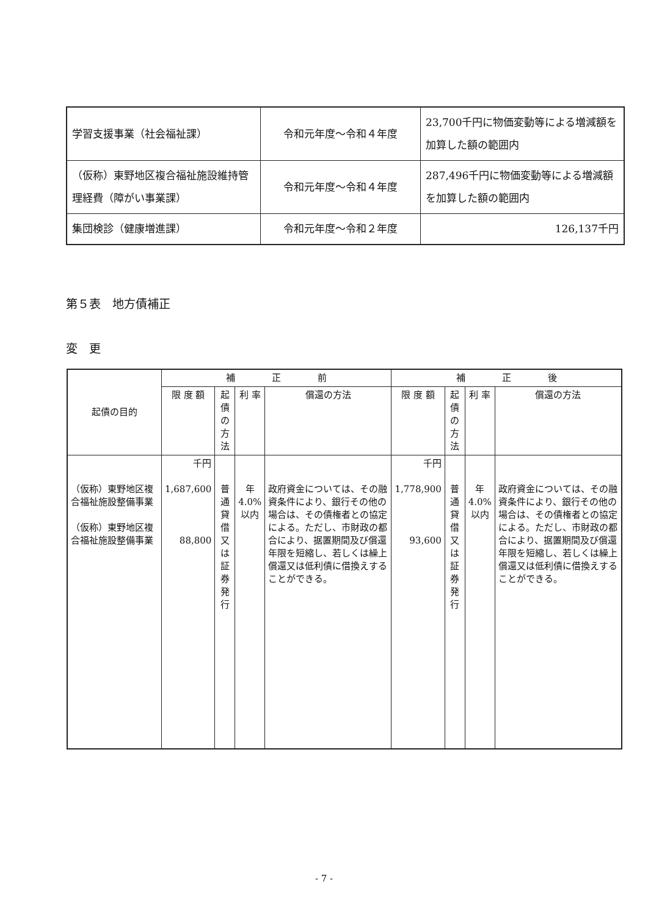| 学習支援事業（社会福祉課） | 令和元年度～令和４年度 | 23,700千円に物価変動等による増減額を加算した額の範囲内 |
| （仮称）東野地区複合福祉施設維持管理経費（障がい事業課） | 令和元年度～令和４年度 | 287,496千円に物価変動等による増減額を加算した額の範囲内 |
| 集団検診（健康増進課） | 令和元年度～令和２年度 | 126,137千円 |
第５表　地方債補正
変　更
| 起債の目的 | 補 正 前 | | | | 補 正 後 | | | |
| --- | --- | --- | --- | --- | --- | --- | --- | --- |
| | 限 度 額 | 起債の方法 | 利 率 | 償還の方法 | 限 度 額 | 起債の方法 | 利 率 | 償還の方法 |
| （仮称）東野地区複合福祉施設整備事業 （仮称）東野地区複合福祉施設整備事業 | 千円 1,687,600 88,800 | 普通貸借 又 は 証券発行 | 年 4.0% 以内 | 政府資金については、その融資条件により、銀行その他の場合は、その債権者との協定による。ただし、市財政の都合により、据置期間及び償還年限を短縮し、若しくは繰上償還又は低利債に借換えすることができる。 | 千円 1,778,900 93,600 | 普通貸借 又 は 証券発行 | 年 4.0% 以内 | 政府資金については、その融資条件により、銀行その他の場合は、その債権者との協定による。ただし、市財政の都合により、据置期間及び償還年限を短縮し、若しくは繰上償還又は低利債に借換えすることができる。 |
- 7 -